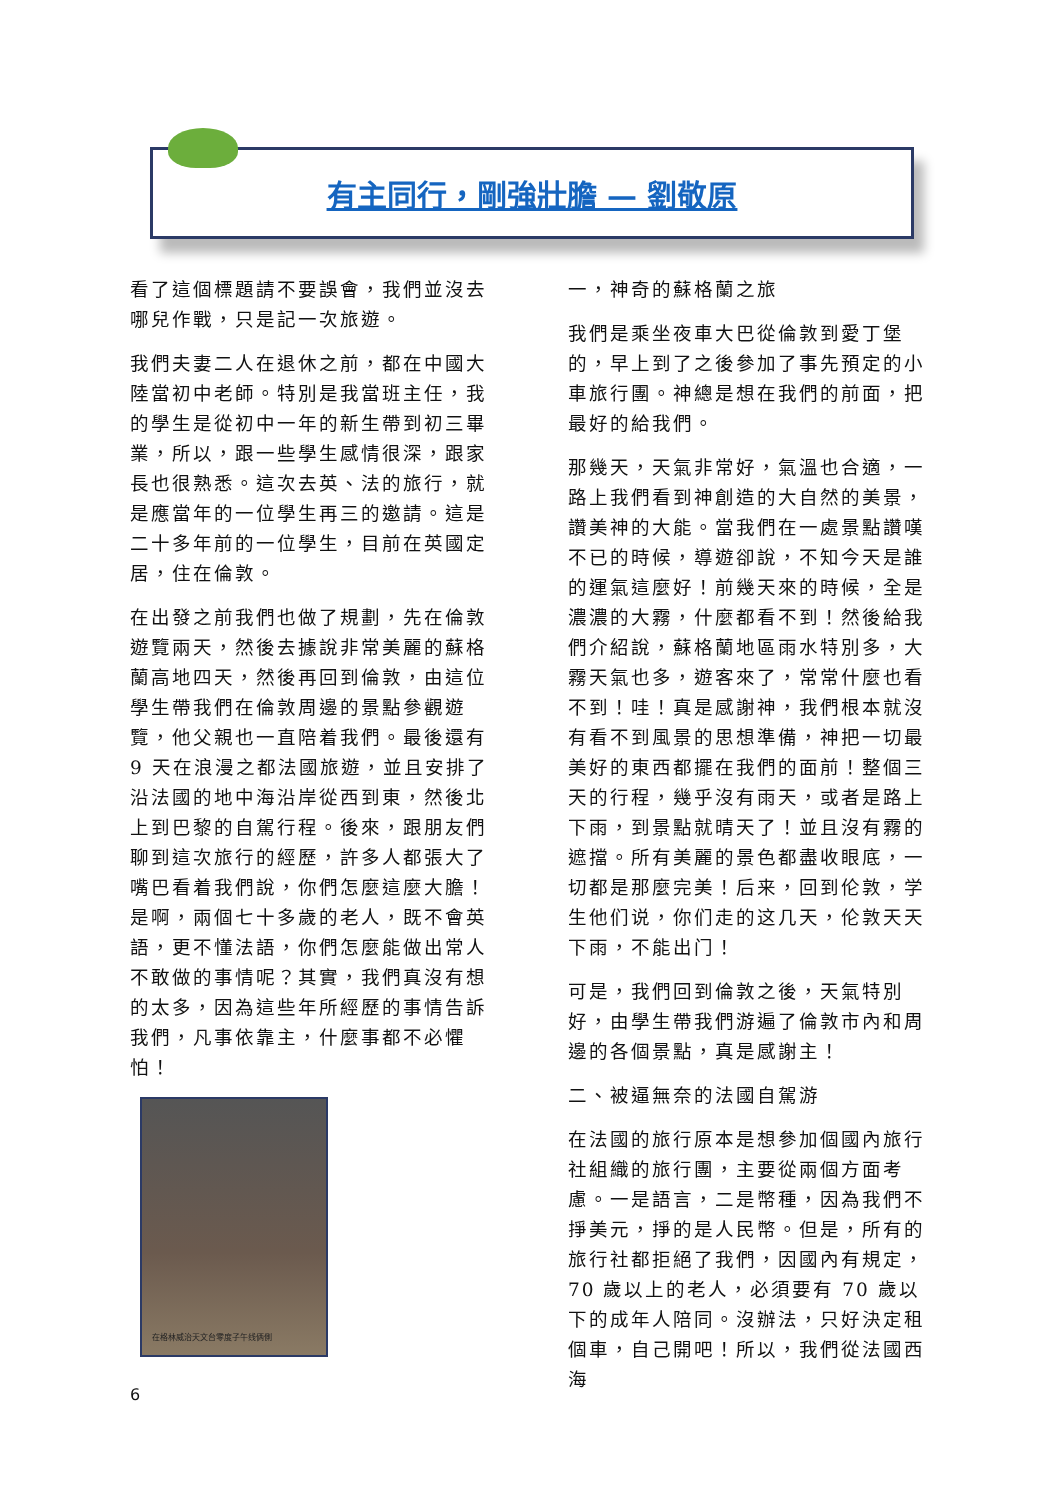有主同行，剛強壯膽 — 劉敬原
看了這個標題請不要誤會，我們並沒去哪兒作戰，只是記一次旅遊。
我們夫妻二人在退休之前，都在中國大陸當初中老師。特別是我當班主任，我的學生是從初中一年的新生帶到初三畢業，所以，跟一些學生感情很深，跟家長也很熟悉。這次去英、法的旅行，就是應當年的一位學生再三的邀請。這是二十多年前的一位學生，目前在英國定居，住在倫敦。
在出發之前我們也做了規劃，先在倫敦遊覽兩天，然後去據說非常美麗的蘇格蘭高地四天，然後再回到倫敦，由這位學生帶我們在倫敦周邊的景點參觀遊覽，他父親也一直陪着我們。最後還有 9 天在浪漫之都法國旅遊，並且安排了沿法國的地中海沿岸從西到東，然後北上到巴黎的自駕行程。後來，跟朋友們聊到這次旅行的經歷，許多人都張大了嘴巴看着我們說，你們怎麼這麼大膽！是啊，兩個七十多歲的老人，既不會英語，更不懂法語，你們怎麼能做出常人不敢做的事情呢？其實，我們真沒有想的太多，因為這些年所經歷的事情告訴我們，凡事依靠主，什麼事都不必懼怕！
在格林威治天文台零度子午线俩側
一，神奇的蘇格蘭之旅
我們是乘坐夜車大巴從倫敦到愛丁堡的，早上到了之後參加了事先預定的小車旅行團。神總是想在我們的前面，把最好的給我們。
那幾天，天氣非常好，氣溫也合適，一路上我們看到神創造的大自然的美景，讚美神的大能。當我們在一處景點讚嘆不已的時候，導遊卻說，不知今天是誰的運氣這麼好！前幾天來的時候，全是濃濃的大霧，什麼都看不到！然後給我們介紹說，蘇格蘭地區雨水特別多，大霧天氣也多，遊客來了，常常什麼也看不到！哇！真是感謝神，我們根本就沒有看不到風景的思想準備，神把一切最美好的東西都擺在我們的面前！整個三天的行程，幾乎沒有雨天，或者是路上下雨，到景點就晴天了！並且沒有霧的遮擋。所有美麗的景色都盡收眼底，一切都是那麼完美！后来，回到伦敦，学生他们说，你们走的这几天，伦敦天天下雨，不能出门！
可是，我們回到倫敦之後，天氣特別好，由學生帶我們游遍了倫敦市內和周邊的各個景點，真是感謝主！
二、被逼無奈的法國自駕游
在法國的旅行原本是想參加個國內旅行社組織的旅行團，主要從兩個方面考慮。一是語言，二是幣種，因為我們不掙美元，掙的是人民幣。但是，所有的旅行社都拒絕了我們，因國內有規定，70 歲以上的老人，必須要有 70 歲以下的成年人陪同。沒辦法，只好決定租個車，自己開吧！所以，我們從法國西海
6